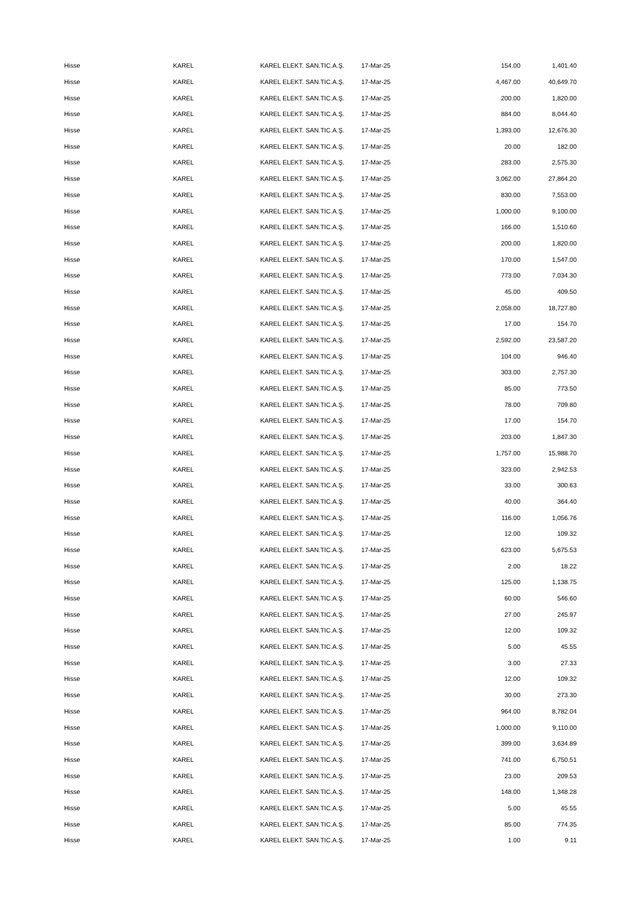| Hisse | KAREL | KAREL ELEKT. SAN.TIC.A.Ş. | 17-Mar-25 | 154.00 | 1,401.40 |
| Hisse | KAREL | KAREL ELEKT. SAN.TIC.A.Ş. | 17-Mar-25 | 4,467.00 | 40,649.70 |
| Hisse | KAREL | KAREL ELEKT. SAN.TIC.A.Ş. | 17-Mar-25 | 200.00 | 1,820.00 |
| Hisse | KAREL | KAREL ELEKT. SAN.TIC.A.Ş. | 17-Mar-25 | 884.00 | 8,044.40 |
| Hisse | KAREL | KAREL ELEKT. SAN.TIC.A.Ş. | 17-Mar-25 | 1,393.00 | 12,676.30 |
| Hisse | KAREL | KAREL ELEKT. SAN.TIC.A.Ş. | 17-Mar-25 | 20.00 | 182.00 |
| Hisse | KAREL | KAREL ELEKT. SAN.TIC.A.Ş. | 17-Mar-25 | 283.00 | 2,575.30 |
| Hisse | KAREL | KAREL ELEKT. SAN.TIC.A.Ş. | 17-Mar-25 | 3,062.00 | 27,864.20 |
| Hisse | KAREL | KAREL ELEKT. SAN.TIC.A.Ş. | 17-Mar-25 | 830.00 | 7,553.00 |
| Hisse | KAREL | KAREL ELEKT. SAN.TIC.A.Ş. | 17-Mar-25 | 1,000.00 | 9,100.00 |
| Hisse | KAREL | KAREL ELEKT. SAN.TIC.A.Ş. | 17-Mar-25 | 166.00 | 1,510.60 |
| Hisse | KAREL | KAREL ELEKT. SAN.TIC.A.Ş. | 17-Mar-25 | 200.00 | 1,820.00 |
| Hisse | KAREL | KAREL ELEKT. SAN.TIC.A.Ş. | 17-Mar-25 | 170.00 | 1,547.00 |
| Hisse | KAREL | KAREL ELEKT. SAN.TIC.A.Ş. | 17-Mar-25 | 773.00 | 7,034.30 |
| Hisse | KAREL | KAREL ELEKT. SAN.TIC.A.Ş. | 17-Mar-25 | 45.00 | 409.50 |
| Hisse | KAREL | KAREL ELEKT. SAN.TIC.A.Ş. | 17-Mar-25 | 2,058.00 | 18,727.80 |
| Hisse | KAREL | KAREL ELEKT. SAN.TIC.A.Ş. | 17-Mar-25 | 17.00 | 154.70 |
| Hisse | KAREL | KAREL ELEKT. SAN.TIC.A.Ş. | 17-Mar-25 | 2,592.00 | 23,587.20 |
| Hisse | KAREL | KAREL ELEKT. SAN.TIC.A.Ş. | 17-Mar-25 | 104.00 | 946.40 |
| Hisse | KAREL | KAREL ELEKT. SAN.TIC.A.Ş. | 17-Mar-25 | 303.00 | 2,757.30 |
| Hisse | KAREL | KAREL ELEKT. SAN.TIC.A.Ş. | 17-Mar-25 | 85.00 | 773.50 |
| Hisse | KAREL | KAREL ELEKT. SAN.TIC.A.Ş. | 17-Mar-25 | 78.00 | 709.80 |
| Hisse | KAREL | KAREL ELEKT. SAN.TIC.A.Ş. | 17-Mar-25 | 17.00 | 154.70 |
| Hisse | KAREL | KAREL ELEKT. SAN.TIC.A.Ş. | 17-Mar-25 | 203.00 | 1,847.30 |
| Hisse | KAREL | KAREL ELEKT. SAN.TIC.A.Ş. | 17-Mar-25 | 1,757.00 | 15,988.70 |
| Hisse | KAREL | KAREL ELEKT. SAN.TIC.A.Ş. | 17-Mar-25 | 323.00 | 2,942.53 |
| Hisse | KAREL | KAREL ELEKT. SAN.TIC.A.Ş. | 17-Mar-25 | 33.00 | 300.63 |
| Hisse | KAREL | KAREL ELEKT. SAN.TIC.A.Ş. | 17-Mar-25 | 40.00 | 364.40 |
| Hisse | KAREL | KAREL ELEKT. SAN.TIC.A.Ş. | 17-Mar-25 | 116.00 | 1,056.76 |
| Hisse | KAREL | KAREL ELEKT. SAN.TIC.A.Ş. | 17-Mar-25 | 12.00 | 109.32 |
| Hisse | KAREL | KAREL ELEKT. SAN.TIC.A.Ş. | 17-Mar-25 | 623.00 | 5,675.53 |
| Hisse | KAREL | KAREL ELEKT. SAN.TIC.A.Ş. | 17-Mar-25 | 2.00 | 18.22 |
| Hisse | KAREL | KAREL ELEKT. SAN.TIC.A.Ş. | 17-Mar-25 | 125.00 | 1,138.75 |
| Hisse | KAREL | KAREL ELEKT. SAN.TIC.A.Ş. | 17-Mar-25 | 60.00 | 546.60 |
| Hisse | KAREL | KAREL ELEKT. SAN.TIC.A.Ş. | 17-Mar-25 | 27.00 | 245.97 |
| Hisse | KAREL | KAREL ELEKT. SAN.TIC.A.Ş. | 17-Mar-25 | 12.00 | 109.32 |
| Hisse | KAREL | KAREL ELEKT. SAN.TIC.A.Ş. | 17-Mar-25 | 5.00 | 45.55 |
| Hisse | KAREL | KAREL ELEKT. SAN.TIC.A.Ş. | 17-Mar-25 | 3.00 | 27.33 |
| Hisse | KAREL | KAREL ELEKT. SAN.TIC.A.Ş. | 17-Mar-25 | 12.00 | 109.32 |
| Hisse | KAREL | KAREL ELEKT. SAN.TIC.A.Ş. | 17-Mar-25 | 30.00 | 273.30 |
| Hisse | KAREL | KAREL ELEKT. SAN.TIC.A.Ş. | 17-Mar-25 | 964.00 | 8,782.04 |
| Hisse | KAREL | KAREL ELEKT. SAN.TIC.A.Ş. | 17-Mar-25 | 1,000.00 | 9,110.00 |
| Hisse | KAREL | KAREL ELEKT. SAN.TIC.A.Ş. | 17-Mar-25 | 399.00 | 3,634.89 |
| Hisse | KAREL | KAREL ELEKT. SAN.TIC.A.Ş. | 17-Mar-25 | 741.00 | 6,750.51 |
| Hisse | KAREL | KAREL ELEKT. SAN.TIC.A.Ş. | 17-Mar-25 | 23.00 | 209.53 |
| Hisse | KAREL | KAREL ELEKT. SAN.TIC.A.Ş. | 17-Mar-25 | 148.00 | 1,348.28 |
| Hisse | KAREL | KAREL ELEKT. SAN.TIC.A.Ş. | 17-Mar-25 | 5.00 | 45.55 |
| Hisse | KAREL | KAREL ELEKT. SAN.TIC.A.Ş. | 17-Mar-25 | 85.00 | 774.35 |
| Hisse | KAREL | KAREL ELEKT. SAN.TIC.A.Ş. | 17-Mar-25 | 1.00 | 9.11 |